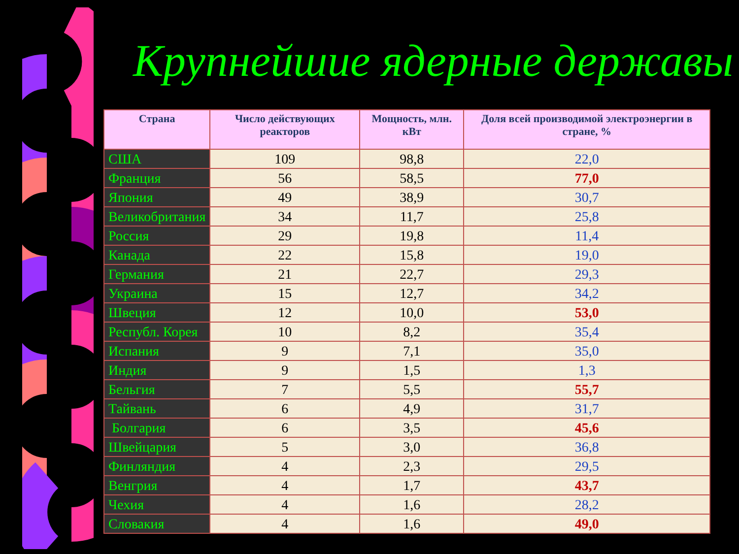Крупнейшие ядерные державы
| Страна | Число действующих реакторов | Мощность, млн. кВт | Доля всей производимой электроэнергии в стране, % |
| --- | --- | --- | --- |
| США | 109 | 98,8 | 22,0 |
| Франция | 56 | 58,5 | 77,0 |
| Япония | 49 | 38,9 | 30,7 |
| Великобритания | 34 | 11,7 | 25,8 |
| Россия | 29 | 19,8 | 11,4 |
| Канада | 22 | 15,8 | 19,0 |
| Германия | 21 | 22,7 | 29,3 |
| Украина | 15 | 12,7 | 34,2 |
| Швеция | 12 | 10,0 | 53,0 |
| Республ. Корея | 10 | 8,2 | 35,4 |
| Испания | 9 | 7,1 | 35,0 |
| Индия | 9 | 1,5 | 1,3 |
| Бельгия | 7 | 5,5 | 55,7 |
| Тайвань | 6 | 4,9 | 31,7 |
| Болгария | 6 | 3,5 | 45,6 |
| Швейцария | 5 | 3,0 | 36,8 |
| Финляндия | 4 | 2,3 | 29,5 |
| Венгрия | 4 | 1,7 | 43,7 |
| Чехия | 4 | 1,6 | 28,2 |
| Словакия | 4 | 1,6 | 49,0 |